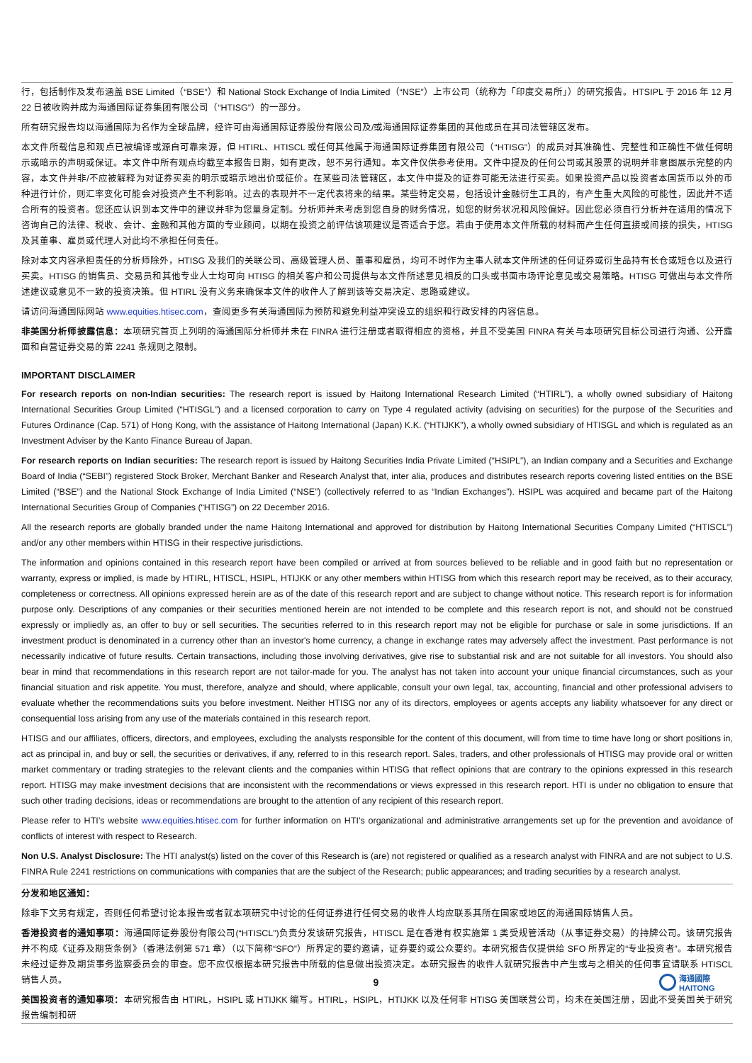行，包括制作及发布涵盖 BSE Limited（“BSE”）和 National Stock Exchange of India Limited（“NSE”）上市公司（统称为「印度交易所」）的研究报告。HTSIPL 于 2016 年 12 月 22 日被收购并成为海通国际证券集团有限公司（“HTISG”）的一部分。
所有研究报告均以海通国际为名作为全球品牌，经许可由海通国际证券股份有限公司及/或海通国际证券集团的其他成员在其司法管辖区发布。
本文件所载信息和观点已被编译或源自可靠来源，但 HTIRL、HTISCL 或任何其他属于海通国际证券集团有限公司（“HTISG”）的成员对其准确性、完整性和正确性不做任何明示或暗示的声明或保证。本文件中所有观点均截至本报告日期，如有更改，恕不另行通知。本文件仅供参考使用。文件中提及的任何公司或其股票的说明并非意图展示完整的内容，本文件并非/不应被解释为对证券买卖的明示或暗示地出价或征价。在某些司法管辖区，本文件中提及的证券可能无法进行买卖。如果投资产品以投资者本国货币以外的币种进行计价，则汇率变化可能会对投资产生不利影响。过去的表现并不一定代表将来的结果。某些特定交易，包括设计金融衍生工具的，有产生重大风险的可能性，因此并不适合所有的投资者。您还应认识到本文件中的建议并非为您量身定制。分析师并未考虑到您自身的财务情况，如您的财务状况和风险偏好。因此您必须自行分析并在适用的情况下咨询自己的法律、税收、会计、金融和其他方面的专业顾问，以期在投资之前评估该项建议是否适合于您。若由于使用本文件所载的材料而产生任何直接或间接的损失，HTISG 及其董事、雇员或代理人对此均不承担任何责任。
除对本文内容承担责任的分析师除外，HTISG 及我们的关联公司、高级管理人员、董事和雇员，均可不时作为主事人就本文件所述的任何证券或衍生品持有长仓或短仓以及进行买卖。HTISG 的销售员、交易员和其他专业人士均可向 HTISG 的相关客户和公司提供与本文件所述意见相反的口头或书面市场评论意见或交易策略。HTISG 可做出与本文件所述建议或意见不一致的投资决策。但 HTIRL 没有义务来确保本文件的收件人了解到该等交易决定、思路或建议。
请访问海通国际网站 www.equities.htisec.com，查阅更多有关海通国际为预防和避免利益冲突设立的组织和行政安排的内容信息。
非美国分析师披露信息：本项研究首页上列明的海通国际分析师并未在 FINRA 进行注册或者取得相应的资格，并且不受美国 FINRA 有关与本项研究目标公司进行沟通、公开露面和自营证券交易的第 2241 条规则之限制。
IMPORTANT DISCLAIMER
For research reports on non-Indian securities: The research report is issued by Haitong International Research Limited (“HTIRL”), a wholly owned subsidiary of Haitong International Securities Group Limited (“HTISGL”) and a licensed corporation to carry on Type 4 regulated activity (advising on securities) for the purpose of the Securities and Futures Ordinance (Cap. 571) of Hong Kong, with the assistance of Haitong International (Japan) K.K. (“HTIJKK”), a wholly owned subsidiary of HTISGL and which is regulated as an Investment Adviser by the Kanto Finance Bureau of Japan.
For research reports on Indian securities: The research report is issued by Haitong Securities India Private Limited (“HSIPL”), an Indian company and a Securities and Exchange Board of India (“SEBI”) registered Stock Broker, Merchant Banker and Research Analyst that, inter alia, produces and distributes research reports covering listed entities on the BSE Limited (“BSE”) and the National Stock Exchange of India Limited (“NSE”) (collectively referred to as “Indian Exchanges”). HSIPL was acquired and became part of the Haitong International Securities Group of Companies (“HTISG”) on 22 December 2016.
All the research reports are globally branded under the name Haitong International and approved for distribution by Haitong International Securities Company Limited (“HTISCL”) and/or any other members within HTISG in their respective jurisdictions.
The information and opinions contained in this research report have been compiled or arrived at from sources believed to be reliable and in good faith but no representation or warranty, express or implied, is made by HTIRL, HTISCL, HSIPL, HTIJKK or any other members within HTISG from which this research report may be received, as to their accuracy, completeness or correctness. All opinions expressed herein are as of the date of this research report and are subject to change without notice. This research report is for information purpose only. Descriptions of any companies or their securities mentioned herein are not intended to be complete and this research report is not, and should not be construed expressly or impliedly as, an offer to buy or sell securities. The securities referred to in this research report may not be eligible for purchase or sale in some jurisdictions. If an investment product is denominated in a currency other than an investor's home currency, a change in exchange rates may adversely affect the investment. Past performance is not necessarily indicative of future results. Certain transactions, including those involving derivatives, give rise to substantial risk and are not suitable for all investors. You should also bear in mind that recommendations in this research report are not tailor-made for you. The analyst has not taken into account your unique financial circumstances, such as your financial situation and risk appetite. You must, therefore, analyze and should, where applicable, consult your own legal, tax, accounting, financial and other professional advisers to evaluate whether the recommendations suits you before investment. Neither HTISG nor any of its directors, employees or agents accepts any liability whatsoever for any direct or consequential loss arising from any use of the materials contained in this research report.
HTISG and our affiliates, officers, directors, and employees, excluding the analysts responsible for the content of this document, will from time to time have long or short positions in, act as principal in, and buy or sell, the securities or derivatives, if any, referred to in this research report. Sales, traders, and other professionals of HTISG may provide oral or written market commentary or trading strategies to the relevant clients and the companies within HTISG that reflect opinions that are contrary to the opinions expressed in this research report. HTISG may make investment decisions that are inconsistent with the recommendations or views expressed in this research report. HTI is under no obligation to ensure that such other trading decisions, ideas or recommendations are brought to the attention of any recipient of this research report.
Please refer to HTI’s website www.equities.htisec.com for further information on HTI’s organizational and administrative arrangements set up for the prevention and avoidance of conflicts of interest with respect to Research.
Non U.S. Analyst Disclosure: The HTI analyst(s) listed on the cover of this Research is (are) not registered or qualified as a research analyst with FINRA and are not subject to U.S. FINRA Rule 2241 restrictions on communications with companies that are the subject of the Research; public appearances; and trading securities by a research analyst.
分发和地区通知：
除非下文另有规定，否则任何希望讨论本报告或者就本项研究中讨论的任何证券进行任何交易的收件人均应联系其所在国家或地区的海通国际销售人员。
香港投资者的通知事项：海通国际证券股份有限公司(“HTISCL”)负责分发该研究报告，HTISCL 是在香港有权实施第 1 类受规管活动（从事证券交易）的持牌公司。该研究报告并不构成《证券及期货条例》（香港法例第 571 章）（以下简称“SFO”）所界定的要约邀请，证券要约或公众要约。本研究报告仅提供给 SFO 所界定的“专业投资者”。本研究报告未经过证券及期货事务监察委员会的审查。您不应仅根据本研究报告中所载的信息做出投资决定。本研究报告的收件人就研究报告中产生或与之相关的任何事宜请联系 HTISCL 销售人员。
美国投资者的通知事项：本研究报告由 HTIRL，HSIPL 或 HTIJKK 编写。HTIRL，HSIPL，HTIJKK 以及任何非 HTISG 美国联营公司，均未在美国注册，因此不受美国关于研究报告编制和研
9
海通國際
HAITONG